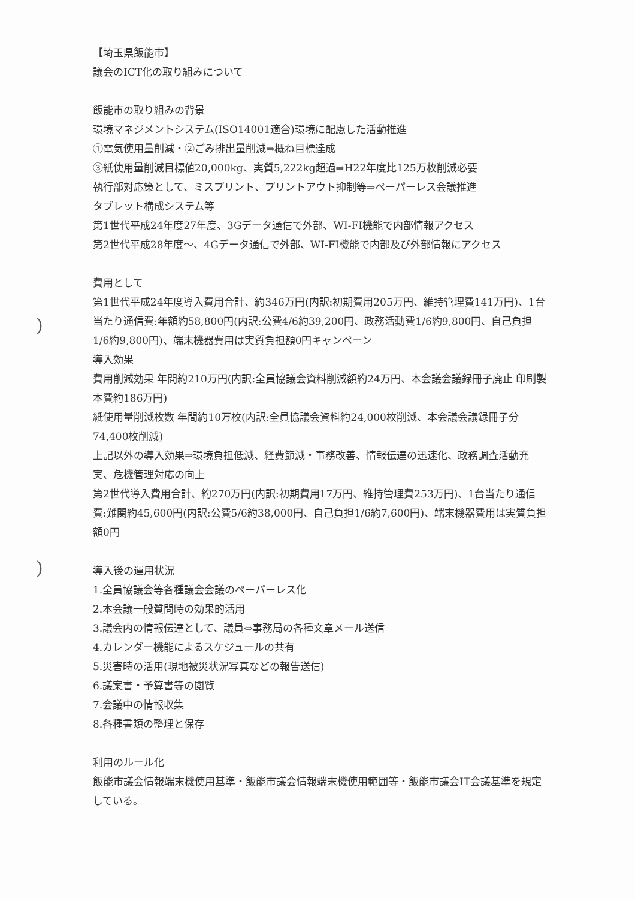)
)
【埼玉県飯能市】
議会のICT化の取り組みについて
飯能市の取り組みの背景
環境マネジメントシステム(ISO14001適合)環境に配慮した活動推進
①電気使用量削減・②ごみ排出量削減⇒概ね目標達成
③紙使用量削減目標値20,000kg、実質5,222kg超過⇒H22年度比125万枚削減必要
執行部対応策として、ミスプリント、プリントアウト抑制等⇒ペーパーレス会議推進
タブレット構成システム等
第1世代平成24年度27年度、3Gデータ通信で外部、WI-FI機能で内部情報アクセス
第2世代平成28年度～、4Gデータ通信で外部、WI-FI機能で内部及び外部情報にアクセス
費用として
第1世代平成24年度導入費用合計、約346万円(内訳:初期費用205万円、維持管理費141万円)、1台当たり通信費:年額約58,800円(内訳:公費4/6約39,200円、政務活動費1/6約9,800円、自己負担1/6約9,800円)、端末機器費用は実質負担額0円キャンペーン
導入効果
費用削減効果 年間約210万円(内訳:全員協議会資料削減額約24万円、本会議会議録冊子廃止 印刷製本費約186万円)
紙使用量削減枚数 年間約10万枚(内訳:全員協議会資料約24,000枚削減、本会議会議録冊子分74,400枚削減)
上記以外の導入効果⇒環境負担低減、経費節減・事務改善、情報伝達の迅速化、政務調査活動充実、危機管理対応の向上
第2世代導入費用合計、約270万円(内訳:初期費用17万円、維持管理費253万円)、1台当たり通信費:難関約45,600円(内訳:公費5/6約38,000円、自己負担1/6約7,600円)、端末機器費用は実質負担額0円
導入後の運用状況
1.全員協議会等各種議会会議のペーパーレス化
2.本会議一般質問時の効果的活用
3.議会内の情報伝達として、議員⇔事務局の各種文章メール送信
4.カレンダー機能によるスケジュールの共有
5.災害時の活用(現地被災状況写真などの報告送信)
6.議案書・予算書等の閲覧
7.会議中の情報収集
8.各種書類の整理と保存
利用のルール化
飯能市議会情報端末機使用基準・飯能市議会情報端末機使用範囲等・飯能市議会IT会議基準を規定している。